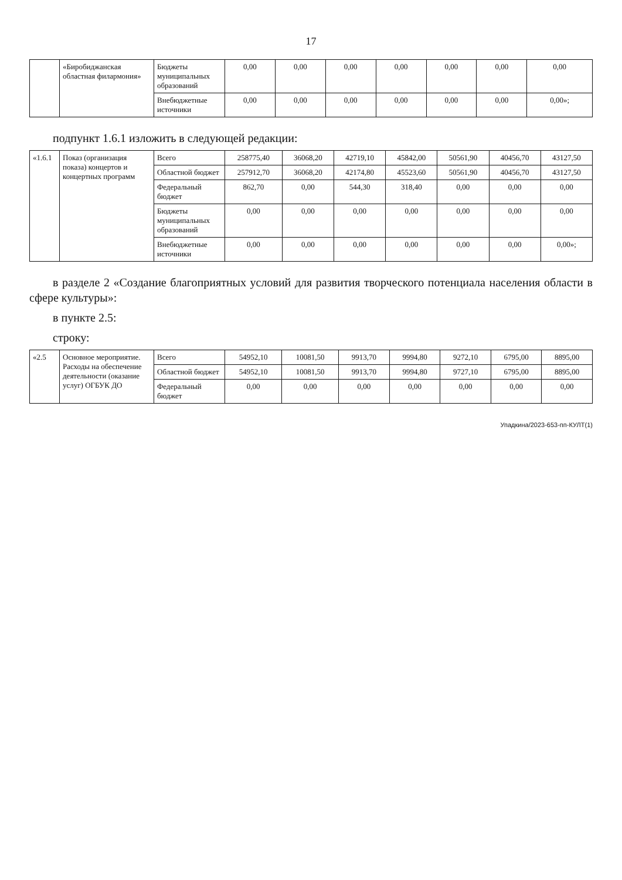17
| | «Биробиджанская областная филармония» | Бюджеты муниципальных образований | 0,00 | 0,00 | 0,00 | 0,00 | 0,00 | 0,00 | 0,00 |
| | | Внебюджетные источники | 0,00 | 0,00 | 0,00 | 0,00 | 0,00 | 0,00 | 0,00»; |
подпункт 1.6.1 изложить в следующей редакции:
| «1.6.1 | Показ (организация показа) концертов и концертных программ | Всего | 258775,40 | 36068,20 | 42719,10 | 45842,00 | 50561,90 | 40456,70 | 43127,50 |
| | | Областной бюджет | 257912,70 | 36068,20 | 42174,80 | 45523,60 | 50561,90 | 40456,70 | 43127,50 |
| | | Федеральный бюджет | 862,70 | 0,00 | 544,30 | 318,40 | 0,00 | 0,00 | 0,00 |
| | | Бюджеты муниципальных образований | 0,00 | 0,00 | 0,00 | 0,00 | 0,00 | 0,00 | 0,00 |
| | | Внебюджетные источники | 0,00 | 0,00 | 0,00 | 0,00 | 0,00 | 0,00 | 0,00»; |
в разделе 2 «Создание благоприятных условий для развития творческого потенциала населения области в сфере культуры»:
в пункте 2.5:
строку:
| «2.5 | Основное мероприятие. Расходы на обеспечение деятельности (оказание услуг) ОГБУК ДО | Всего | 54952,10 | 10081,50 | 9913,70 | 9994,80 | 9272,10 | 6795,00 | 8895,00 |
| | | Областной бюджет | 54952,10 | 10081,50 | 9913,70 | 9994,80 | 9727,10 | 6795,00 | 8895,00 |
| | | Федеральный бюджет | 0,00 | 0,00 | 0,00 | 0,00 | 0,00 | 0,00 | 0,00 |
Упадкина/2023-653-пп-КУЛТ(1)